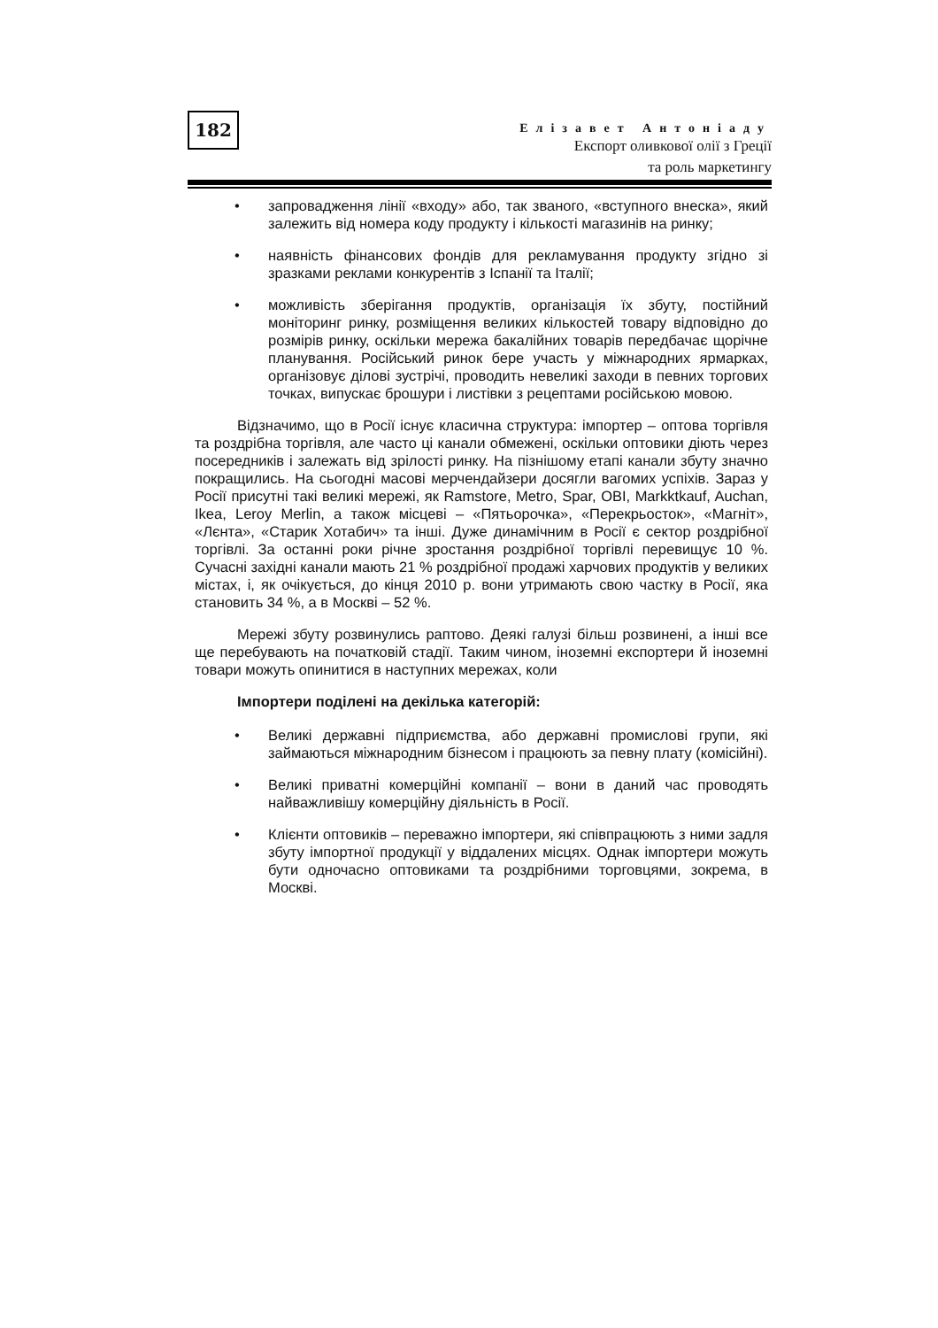182
Елізавет Антоніаду
Експорт оливкової олії з Греції
та роль маркетингу
• запровадження лінії «входу» або, так званого, «вступного внеска», який залежить від номера коду продукту і кількості магазинів на ринку;
• наявність фінансових фондів для рекламування продукту згідно зі зразками реклами конкурентів з Іспанії та Італії;
• можливість зберігання продуктів, організація їх збуту, постійний моніторинг ринку, розміщення великих кількостей товару відповідно до розмірів ринку, оскільки мережа бакалійних товарів передбачає щорічне планування. Російський ринок бере участь у міжнародних ярмарках, організовує ділові зустрічі, проводить невеликі заходи в певних торгових точках, випускає брошури і листівки з рецептами російською мовою.
Відзначимо, що в Росії існує класична структура: імпортер – оптова торгівля та роздрібна торгівля, але часто ці канали обмежені, оскільки оптовики діють через посередників і залежать від зрілості ринку. На пізнішому етапі канали збуту значно покращились. На сьогодні масові мерчендайзери досягли вагомих успіхів. Зараз у Росії присутні такі великі мережі, як Ramstore, Metro, Spar, OBI, Markktkauf, Auchan, Ikea, Leroy Merlin, а також місцеві – «Пятьорочка», «Перекрьосток», «Магніт», «Лєнта», «Старик Хотабич» та інші. Дуже динамічним в Росії є сектор роздрібної торгівлі. За останні роки річне зростання роздрібної торгівлі перевищує 10 %. Сучасні західні канали мають 21 % роздрібної продажі харчових продуктів у великих містах, і, як очікується, до кінця 2010 р. вони утримають свою частку в Росії, яка становить 34 %, а в Москві – 52 %.
Мережі збуту розвинулись раптово. Деякі галузі більш розвинені, а інші все ще перебувають на початковій стадії. Таким чином, іноземні експортери й іноземні товари можуть опинитися в наступних мережах, коли
Імпортери поділені на декілька категорій:
• Великі державні підприємства, або державні промислові групи, які займаються міжнародним бізнесом і працюють за певну плату (комісійні).
• Великі приватні комерційні компанії – вони в даний час проводять найважливішу комерційну діяльність в Росії.
• Клієнти оптовиків – переважно імпортери, які співпрацюють з ними задля збуту імпортної продукції у віддалених місцях. Однак імпортери можуть бути одночасно оптовиками та роздрібними торговцями, зокрема, в Москві.